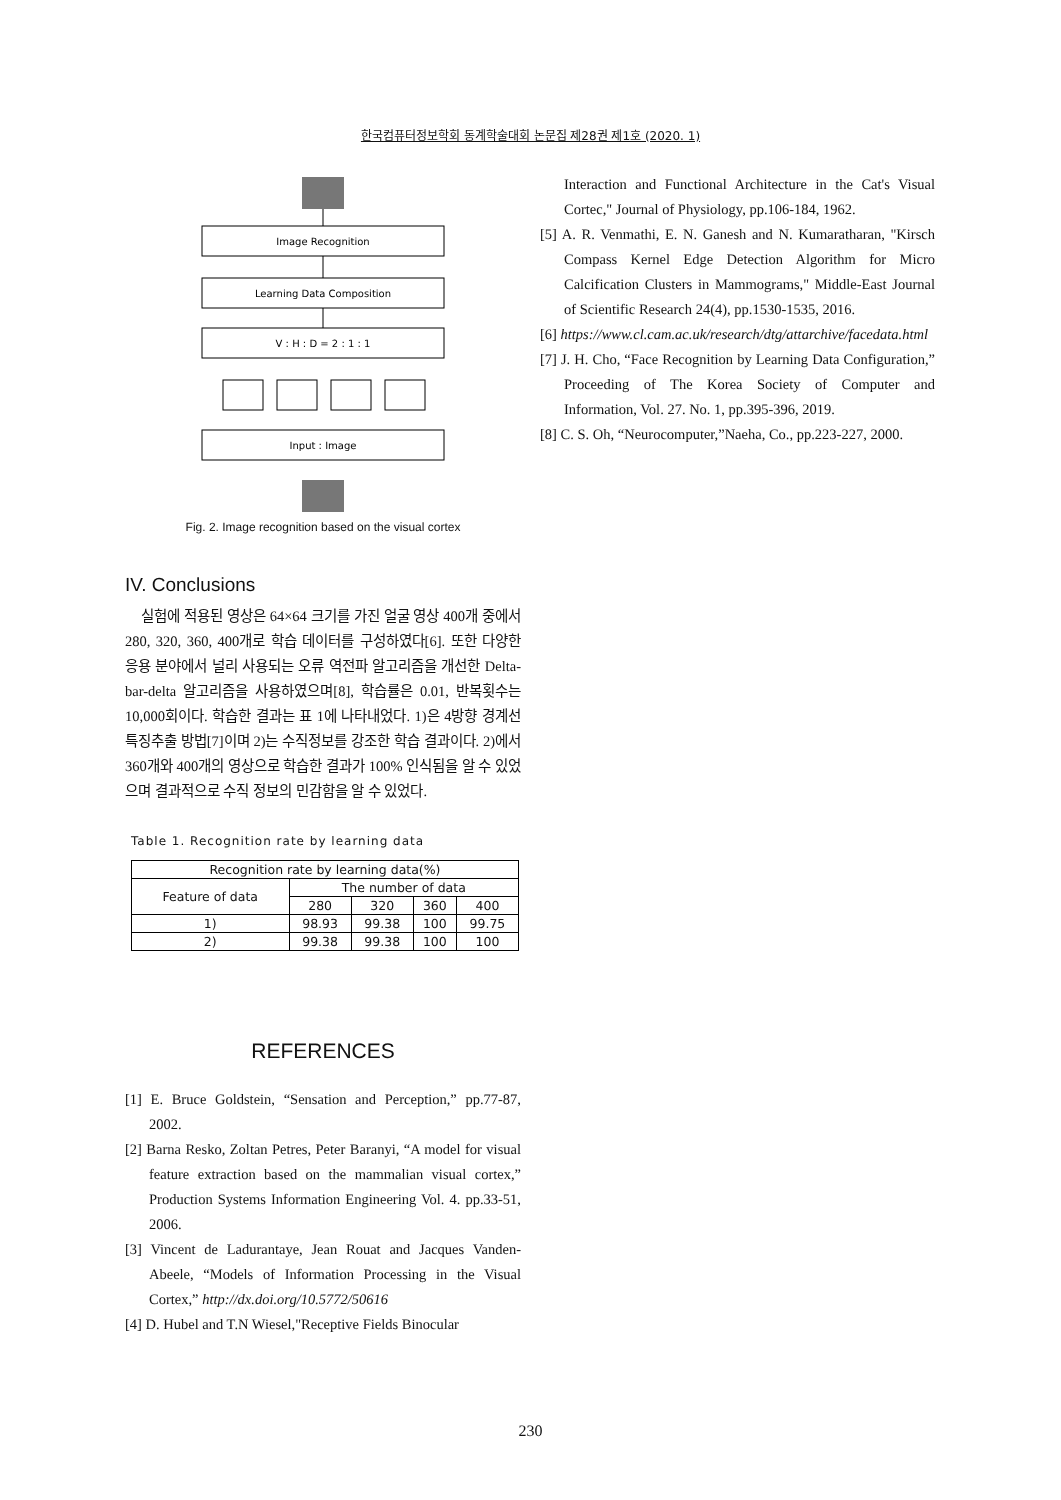한국컴퓨터정보학회 동계학술대회 논문집 제28권 제1호 (2020. 1)
Image Recognition
Learning Data Composition
V : H : D = 2 : 1 : 1
Input : Image
Fig. 2. Image recognition based on the visual cortex
IV. Conclusions
실험에 적용된 영상은 64×64 크기를 가진 얼굴 영상 400개 중에서 280, 320, 360, 400개로 학습 데이터를 구성하였다[6]. 또한 다양한 응용 분야에서 널리 사용되는 오류 역전파 알고리즘을 개선한 Delta-bar-delta 알고리즘을 사용하였으며[8], 학습률은 0.01, 반복횟수는 10,000회이다. 학습한 결과는 표 1에 나타내었다. 1)은 4방향 경계선 특징추출 방법[7]이며 2)는 수직정보를 강조한 학습 결과이다. 2)에서 360개와 400개의 영상으로 학습한 결과가 100% 인식됨을 알 수 있었으며 결과적으로 수직 정보의 민감함을 알 수 있었다.
Table 1. Recognition rate by learning data
| Recognition rate by learning data(%) | | | | |
| --- | --- | --- | --- | --- |
| Feature of data | The number of data | | | |
| | 280 | 320 | 360 | 400 |
| 1) | 98.93 | 99.38 | 100 | 99.75 |
| 2) | 99.38 | 99.38 | 100 | 100 |
REFERENCES
[1] E. Bruce Goldstein, “Sensation and Perception,” pp.77-87, 2002.
[2] Barna Resko, Zoltan Petres, Peter Baranyi, “A model for visual feature extraction based on the mammalian visual cortex,” Production Systems Information Engineering Vol. 4. pp.33-51, 2006.
[3] Vincent de Ladurantaye, Jean Rouat and Jacques Vanden-Abeele, “Models of Information Processing in the Visual Cortex,” http://dx.doi.org/10.5772/50616
[4] D. Hubel and T.N Wiesel,"Receptive Fields Binocular
Interaction and Functional Architecture in the Cat's Visual Cortec," Journal of Physiology, pp.106-184, 1962.
[5] A. R. Venmathi, E. N. Ganesh and N. Kumaratharan, "Kirsch Compass Kernel Edge Detection Algorithm for Micro Calcification Clusters in Mammograms," Middle-East Journal of Scientific Research 24(4), pp.1530-1535, 2016.
[6] https://www.cl.cam.ac.uk/research/dtg/attarchive/facedata.html
[7] J. H. Cho, “Face Recognition by Learning Data Configuration,” Proceeding of The Korea Society of Computer and Information, Vol. 27. No. 1, pp.395-396, 2019.
[8] C. S. Oh, “Neurocomputer,”Naeha, Co., pp.223-227, 2000.
230